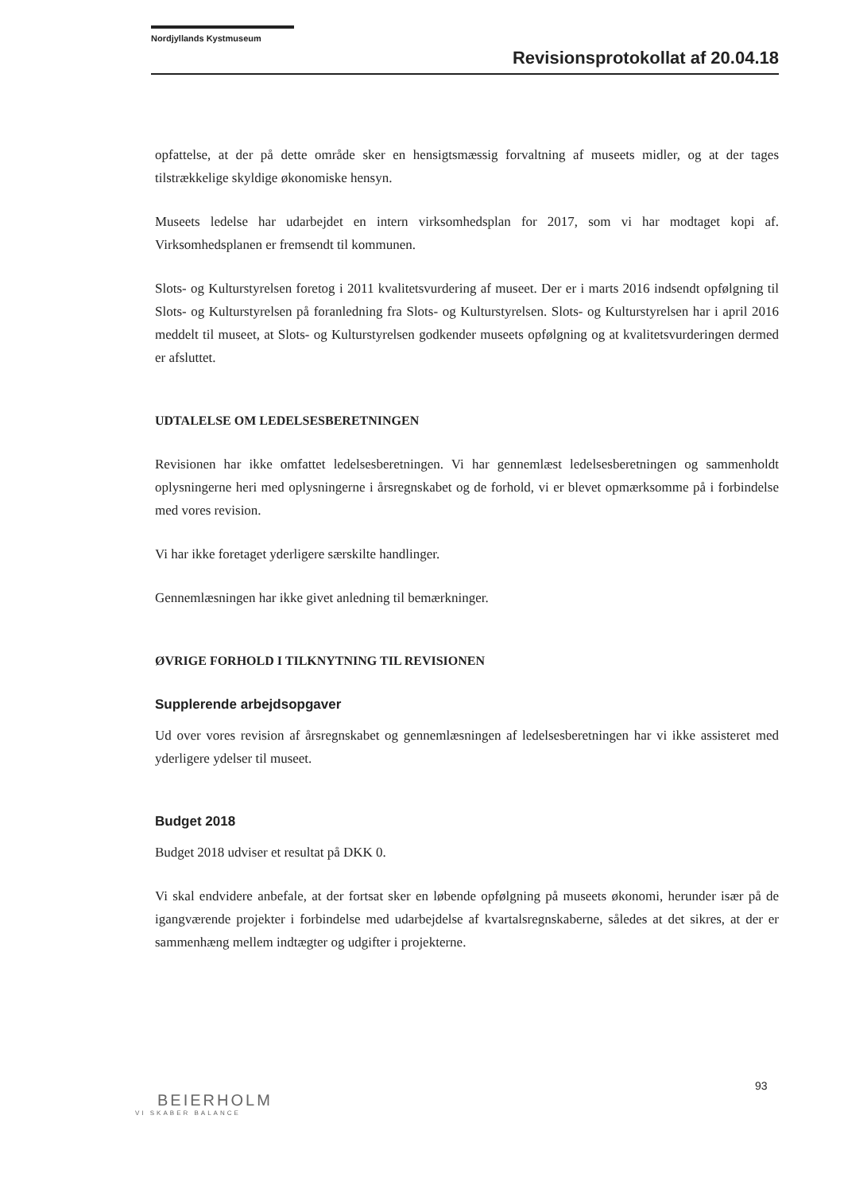Nordjyllands Kystmuseum
Revisionsprotokollat af 20.04.18
opfattelse, at der på dette område sker en hensigtsmæssig forvaltning af museets midler, og at der tages tilstrækkelige skyldige økonomiske hensyn.
Museets ledelse har udarbejdet en intern virksomhedsplan for 2017, som vi har modtaget kopi af. Virksomhedsplanen er fremsendt til kommunen.
Slots- og Kulturstyrelsen foretog i 2011 kvalitetsvurdering af museet. Der er i marts 2016 indsendt opfølgning til Slots- og Kulturstyrelsen på foranledning fra Slots- og Kulturstyrelsen. Slots- og Kulturstyrelsen har i april 2016 meddelt til museet, at Slots- og Kulturstyrelsen godkender museets opfølgning og at kvalitetsvurderingen dermed er afsluttet.
UDTALELSE OM LEDELSESBERETNINGEN
Revisionen har ikke omfattet ledelsesberetningen. Vi har gennemlæst ledelsesberetningen og sammenholdt oplysningerne heri med oplysningerne i årsregnskabet og de forhold, vi er blevet opmærksomme på i forbindelse med vores revision.
Vi har ikke foretaget yderligere særskilte handlinger.
Gennemlæsningen har ikke givet anledning til bemærkninger.
ØVRIGE FORHOLD I TILKNYTNING TIL REVISIONEN
Supplerende arbejdsopgaver
Ud over vores revision af årsregnskabet og gennemlæsningen af ledelsesberetningen har vi ikke assisteret med yderligere ydelser til museet.
Budget 2018
Budget 2018 udviser et resultat på DKK 0.
Vi skal endvidere anbefale, at der fortsat sker en løbende opfølgning på museets økonomi, herunder især på de igangværende projekter i forbindelse med udarbejdelse af kvartalsregnskaberne, således at det sikres, at der er sammenhæng mellem indtægter og udgifter i projekterne.
93
BEIERHOLM
VI SKABER BALANCE